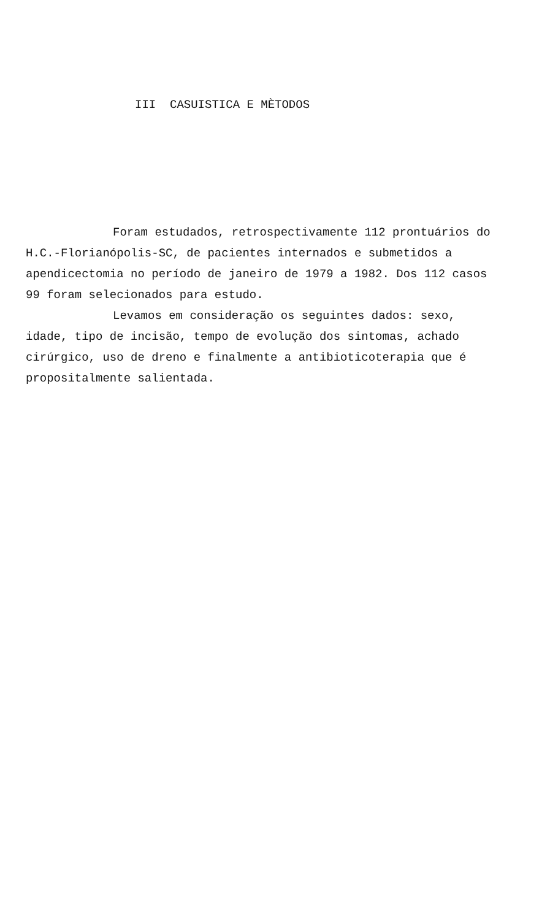III CASUISTICA E MÈTODOS
Foram estudados, retrospectivamente 112 prontuários do H.C.-Florianópolis-SC, de pacientes internados e submetidos a apendicectomia no período de janeiro de 1979 a 1982. Dos 112 casos 99 foram selecionados para estudo.
Levamos em consideração os seguintes dados: sexo, idade, tipo de incisão, tempo de evolução dos sintomas, achado cirúrgico, uso de dreno e finalmente a antibioticoterapia que é propositalmente salientada.